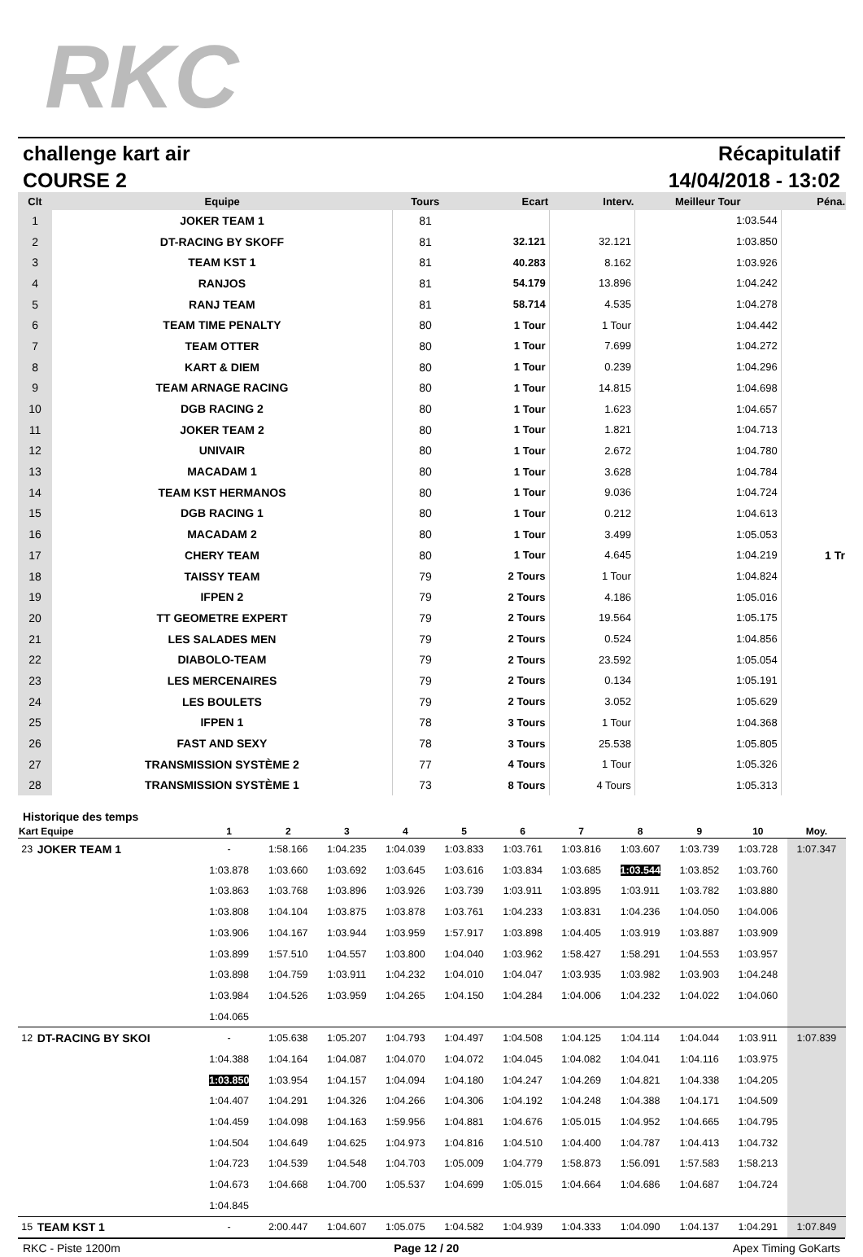RKC
challenge kart air Récapitulatif
COURSE 2 14/04/2018 - 13:02
| Clt | Equipe | Tours | Ecart | Interv. | Meilleur Tour | Péna. |
| --- | --- | --- | --- | --- | --- | --- |
| 1 | JOKER TEAM 1 | 81 | | | 1:03.544 | |
| 2 | DT-RACING BY SKOFF | 81 | 32.121 | 32.121 | 1:03.850 | |
| 3 | TEAM KST 1 | 81 | 40.283 | 8.162 | 1:03.926 | |
| 4 | RANJOS | 81 | 54.179 | 13.896 | 1:04.242 | |
| 5 | RANJ TEAM | 81 | 58.714 | 4.535 | 1:04.278 | |
| 6 | TEAM TIME PENALTY | 80 | 1 Tour | 1 Tour | 1:04.442 | |
| 7 | TEAM OTTER | 80 | 1 Tour | 7.699 | 1:04.272 | |
| 8 | KART & DIEM | 80 | 1 Tour | 0.239 | 1:04.296 | |
| 9 | TEAM ARNAGE RACING | 80 | 1 Tour | 14.815 | 1:04.698 | |
| 10 | DGB RACING 2 | 80 | 1 Tour | 1.623 | 1:04.657 | |
| 11 | JOKER TEAM 2 | 80 | 1 Tour | 1.821 | 1:04.713 | |
| 12 | UNIVAIR | 80 | 1 Tour | 2.672 | 1:04.780 | |
| 13 | MACADAM 1 | 80 | 1 Tour | 3.628 | 1:04.784 | |
| 14 | TEAM KST HERMANOS | 80 | 1 Tour | 9.036 | 1:04.724 | |
| 15 | DGB RACING 1 | 80 | 1 Tour | 0.212 | 1:04.613 | |
| 16 | MACADAM 2 | 80 | 1 Tour | 3.499 | 1:05.053 | |
| 17 | CHERY TEAM | 80 | 1 Tour | 4.645 | 1:04.219 | 1 Tr |
| 18 | TAISSY TEAM | 79 | 2 Tours | 1 Tour | 1:04.824 | |
| 19 | IFPEN 2 | 79 | 2 Tours | 4.186 | 1:05.016 | |
| 20 | TT GEOMETRE EXPERT | 79 | 2 Tours | 19.564 | 1:05.175 | |
| 21 | LES SALADES MEN | 79 | 2 Tours | 0.524 | 1:04.856 | |
| 22 | DIABOLO-TEAM | 79 | 2 Tours | 23.592 | 1:05.054 | |
| 23 | LES MERCENAIRES | 79 | 2 Tours | 0.134 | 1:05.191 | |
| 24 | LES BOULETS | 79 | 2 Tours | 3.052 | 1:05.629 | |
| 25 | IFPEN 1 | 78 | 3 Tours | 1 Tour | 1:04.368 | |
| 26 | FAST AND SEXY | 78 | 3 Tours | 25.538 | 1:05.805 | |
| 27 | TRANSMISSION SYSTÈME 2 | 77 | 4 Tours | 1 Tour | 1:05.326 | |
| 28 | TRANSMISSION SYSTÈME 1 | 73 | 8 Tours | 4 Tours | 1:05.313 | |
Historique des temps
| Kart Equipe | | 1 | 2 | 3 | 4 | 5 | 6 | 7 | 8 | 9 | 10 | Moy. |
| --- | --- | --- | --- | --- | --- | --- | --- | --- | --- | --- | --- | --- |
| 23 | JOKER TEAM 1 | - | 1:58.166 | 1:04.235 | 1:04.039 | 1:03.833 | 1:03.761 | 1:03.816 | 1:03.607 | 1:03.739 | 1:03.728 | 1:07.347 |
| | | 1:03.878 | 1:03.660 | 1:03.692 | 1:03.645 | 1:03.616 | 1:03.834 | 1:03.685 | 1:03.544 | 1:03.852 | 1:03.760 | |
| | | 1:03.863 | 1:03.768 | 1:03.896 | 1:03.926 | 1:03.739 | 1:03.911 | 1:03.895 | 1:03.911 | 1:03.782 | 1:03.880 | |
| | | 1:03.808 | 1:04.104 | 1:03.875 | 1:03.878 | 1:03.761 | 1:04.233 | 1:03.831 | 1:04.236 | 1:04.050 | 1:04.006 | |
| | | 1:03.906 | 1:04.167 | 1:03.944 | 1:03.959 | 1:57.917 | 1:03.898 | 1:04.405 | 1:03.919 | 1:03.887 | 1:03.909 | |
| | | 1:03.899 | 1:57.510 | 1:04.557 | 1:03.800 | 1:04.040 | 1:03.962 | 1:58.427 | 1:58.291 | 1:04.553 | 1:03.957 | |
| | | 1:03.898 | 1:04.759 | 1:03.911 | 1:04.232 | 1:04.010 | 1:04.047 | 1:03.935 | 1:03.982 | 1:03.903 | 1:04.248 | |
| | | 1:03.984 | 1:04.526 | 1:03.959 | 1:04.265 | 1:04.150 | 1:04.284 | 1:04.006 | 1:04.232 | 1:04.022 | 1:04.060 | |
| | | 1:04.065 | | | | | | | | | | |
| 12 | DT-RACING BY SKOI | - | 1:05.638 | 1:05.207 | 1:04.793 | 1:04.497 | 1:04.508 | 1:04.125 | 1:04.114 | 1:04.044 | 1:03.911 | 1:07.839 |
| | | 1:04.388 | 1:04.164 | 1:04.087 | 1:04.070 | 1:04.072 | 1:04.045 | 1:04.082 | 1:04.041 | 1:04.116 | 1:03.975 | |
| | | 1:03.850 | 1:03.954 | 1:04.157 | 1:04.094 | 1:04.180 | 1:04.247 | 1:04.269 | 1:04.821 | 1:04.338 | 1:04.205 | |
| | | 1:04.407 | 1:04.291 | 1:04.326 | 1:04.266 | 1:04.306 | 1:04.192 | 1:04.248 | 1:04.388 | 1:04.171 | 1:04.509 | |
| | | 1:04.459 | 1:04.098 | 1:04.163 | 1:59.956 | 1:04.881 | 1:04.676 | 1:05.015 | 1:04.952 | 1:04.665 | 1:04.795 | |
| | | 1:04.504 | 1:04.649 | 1:04.625 | 1:04.973 | 1:04.816 | 1:04.510 | 1:04.400 | 1:04.787 | 1:04.413 | 1:04.732 | |
| | | 1:04.723 | 1:04.539 | 1:04.548 | 1:04.703 | 1:05.009 | 1:04.779 | 1:58.873 | 1:56.091 | 1:57.583 | 1:58.213 | |
| | | 1:04.673 | 1:04.668 | 1:04.700 | 1:05.537 | 1:04.699 | 1:05.015 | 1:04.664 | 1:04.686 | 1:04.687 | 1:04.724 | |
| | | 1:04.845 | | | | | | | | | | |
| 15 | TEAM KST 1 | - | 2:00.447 | 1:04.607 | 1:05.075 | 1:04.582 | 1:04.939 | 1:04.333 | 1:04.090 | 1:04.137 | 1:04.291 | 1:07.849 |
RKC - Piste 1200m Page 12 / 20 Apex Timing GoKarts